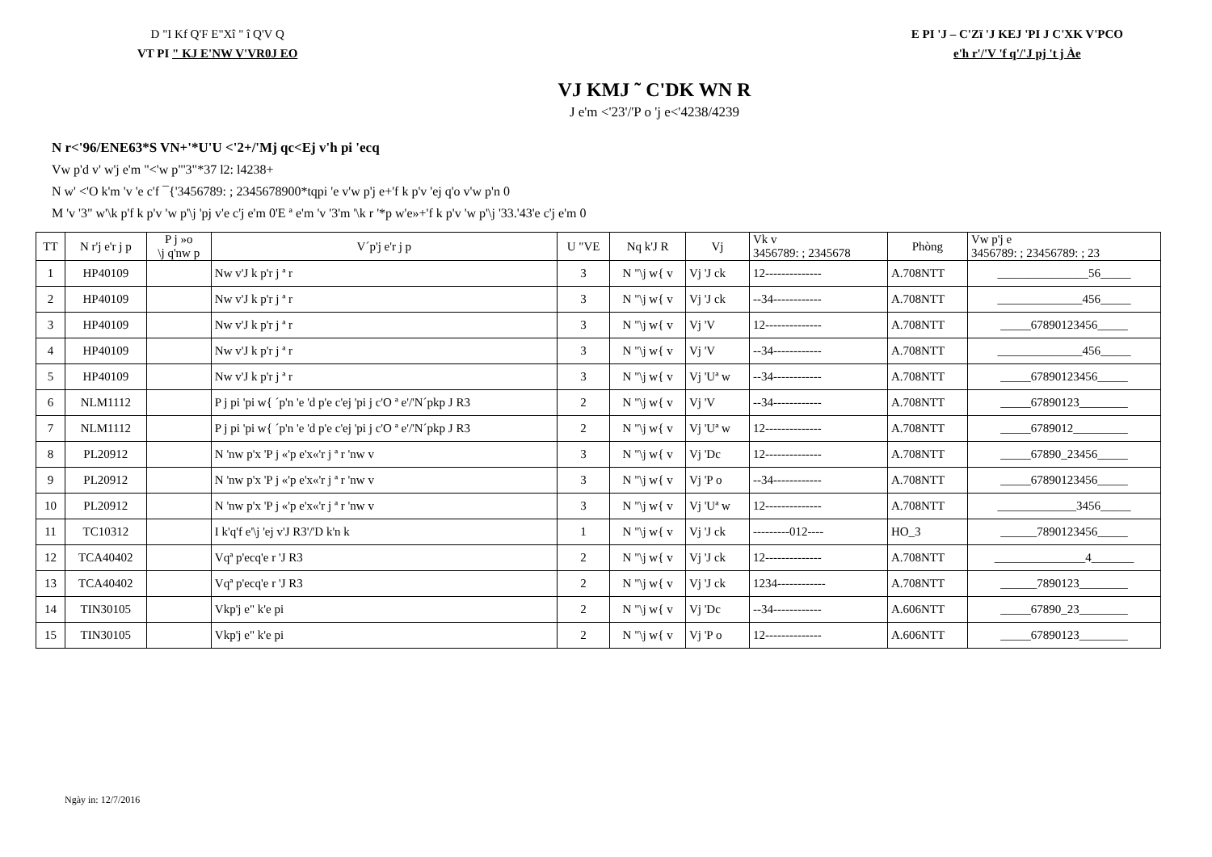D "I Kf Q'F E"Xî " î Q'V Q
VT PI " KJ E'NW V'VR0J EO
E PI 'J – C'Zï 'J KEJ 'PI J C'XK V'PCO
e'h r'/'V 'f q'/'J pj 't j Àe
VJ KMJ ˜ C'DK WN R
J e'm <'23'/'P o 'j e<'4238/4239
N r<'96/ENE63*S VN+'*U'U <'2+/'Mj qc<Ej v'h pi 'ecq
Vw p'd v' w'j e'm "<'w p"'3"*37 l2: l4238+
N w' <'O k'm 'v 'e c'f ¯{'3456789: ; 2345678900*tqpi 'e v'w p'j e+'f k p'v 'ej q'o v'w p'n 0
M 'v '3" w'\k p'f k p'v 'w p'\j 'pj v'e c'j e'm 0'E ª e'm 'v '3'm '\k r '*p w'e»+'f k p'v 'w p'\j '33.'43'e c'j e'm 0
| TT | N r'j e'r j p | P j »o \j q'nw p | V´p'j e'r j p | U "VE | Nq k'J R | Vj | Vk v 3456789: ; 2345678 | Phòng | Vw p'j e 3456789: ; 23456789: ; 23 |
| --- | --- | --- | --- | --- | --- | --- | --- | --- | --- |
| 1 | HP40109 | | Nw v'J k p'r j ª r | 3 | N "\j w{ v | Vj 'J ck | 12-------------- | A.708NTT | _______________56_____ |
| 2 | HP40109 | | Nw v'J k p'r j ª r | 3 | N "\j w{ v | Vj 'J ck | --34------------ | A.708NTT | ______________456_____ |
| 3 | HP40109 | | Nw v'J k p'r j ª r | 3 | N "\j w{ v | Vj 'V | 12-------------- | A.708NTT | _____67890123456_____ |
| 4 | HP40109 | | Nw v'J k p'r j ª r | 3 | N "\j w{ v | Vj 'V | --34------------ | A.708NTT | ______________456_____ |
| 5 | HP40109 | | Nw v'J k p'r j ª r | 3 | N "\j w{ v | Vj 'Uª w | --34------------ | A.708NTT | _____67890123456_____ |
| 6 | NLM1112 | | P j pi 'pi w{ ´p'n 'e 'd p'e c'ej 'pi j c'O ª e'/'N´pkp J R3 | 2 | N "\j w{ v | Vj 'V | --34------------ | A.708NTT | _____67890123________ |
| 7 | NLM1112 | | P j pi 'pi w{ ´p'n 'e 'd p'e c'ej 'pi j c'O ª e'/'N´pkp J R3 | 2 | N "\j w{ v | Vj 'Uª w | 12-------------- | A.708NTT | _____6789012_________ |
| 8 | PL20912 | | N 'nw p'x 'P j «'p e'x«'r j ª r 'nw v | 3 | N "\j w{ v | Vj 'Dc | 12-------------- | A.708NTT | _____67890_23456_____ |
| 9 | PL20912 | | N 'nw p'x 'P j «'p e'x«'r j ª r 'nw v | 3 | N "\j w{ v | Vj 'P o | --34------------ | A.708NTT | _____67890123456_____ |
| 10 | PL20912 | | N 'nw p'x 'P j «'p e'x«'r j ª r 'nw v | 3 | N "\j w{ v | Vj 'Uª w | 12-------------- | A.708NTT | _____________3456_____ |
| 11 | TC10312 | | I k'q'f e'\j 'ej v'J R3'/'D k'n k | 1 | N "\j w{ v | Vj 'J ck | ---------012---- | HO_3 | ______7890123456_____ |
| 12 | TCA40402 | | Vqª p'ecq'e r 'J R3 | 2 | N "\j w{ v | Vj 'J ck | 12-------------- | A.708NTT | _______________4_______ |
| 13 | TCA40402 | | Vqª p'ecq'e r 'J R3 | 2 | N "\j w{ v | Vj 'J ck | 1234------------ | A.708NTT | ______7890123________ |
| 14 | TIN30105 | | Vkp'j e" k'e pi | 2 | N "\j w{ v | Vj 'Dc | --34------------ | A.606NTT | _____67890_23________ |
| 15 | TIN30105 | | Vkp'j e" k'e pi | 2 | N "\j w{ v | Vj 'P o | 12-------------- | A.606NTT | _____67890123________ |
Ngày in: 12/7/2016